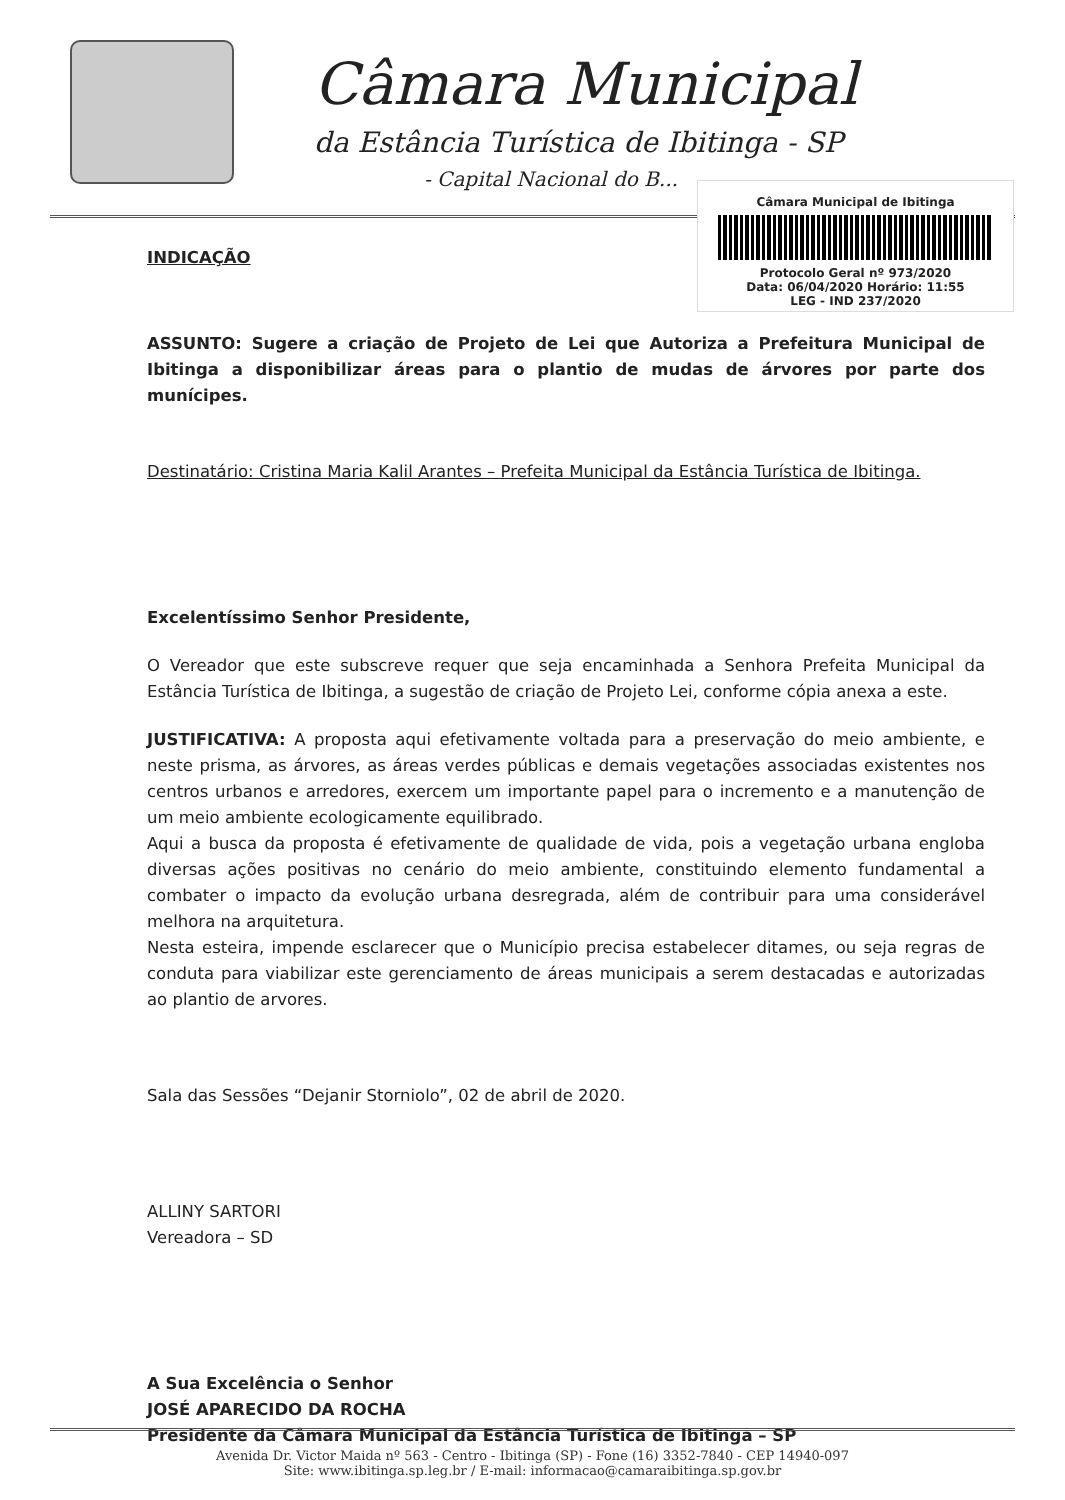Câmara Municipal
da Estância Turística de Ibitinga - SP
- Capital Nacional do B...
Câmara Municipal de Ibitinga
Protocolo Geral nº 973/2020
Data: 06/04/2020 Horário: 11:55
LEG - IND 237/2020
INDICAÇÃO
ASSUNTO: Sugere a criação de Projeto de Lei que Autoriza a Prefeitura Municipal de Ibitinga a disponibilizar áreas para o plantio de mudas de árvores por parte dos munícipes.
Destinatário: Cristina Maria Kalil Arantes – Prefeita Municipal da Estância Turística de Ibitinga.
Excelentíssimo Senhor Presidente,
O Vereador que este subscreve requer que seja encaminhada a Senhora Prefeita Municipal da Estância Turística de Ibitinga, a sugestão de criação de Projeto Lei, conforme cópia anexa a este.
JUSTIFICATIVA: A proposta aqui efetivamente voltada para a preservação do meio ambiente, e neste prisma, as árvores, as áreas verdes públicas e demais vegetações associadas existentes nos centros urbanos e arredores, exercem um importante papel para o incremento e a manutenção de um meio ambiente ecologicamente equilibrado.
Aqui a busca da proposta é efetivamente de qualidade de vida, pois a vegetação urbana engloba diversas ações positivas no cenário do meio ambiente, constituindo elemento fundamental a combater o impacto da evolução urbana desregrada, além de contribuir para uma considerável melhora na arquitetura.
Nesta esteira, impende esclarecer que o Município precisa estabelecer ditames, ou seja regras de conduta para viabilizar este gerenciamento de áreas municipais a serem destacadas e autorizadas ao plantio de arvores.
Sala das Sessões “Dejanir Storniolo”, 02 de abril de 2020.
ALLINY SARTORI
Vereadora – SD
A Sua Excelência o Senhor
JOSÉ APARECIDO DA ROCHA
Presidente da Câmara Municipal da Estância Turística de Ibitinga – SP
Avenida Dr. Victor Maida nº 563 - Centro - Ibitinga (SP) - Fone (16) 3352-7840 - CEP 14940-097
Site: www.ibitinga.sp.leg.br / E-mail: informacao@camaraibitinga.sp.gov.br